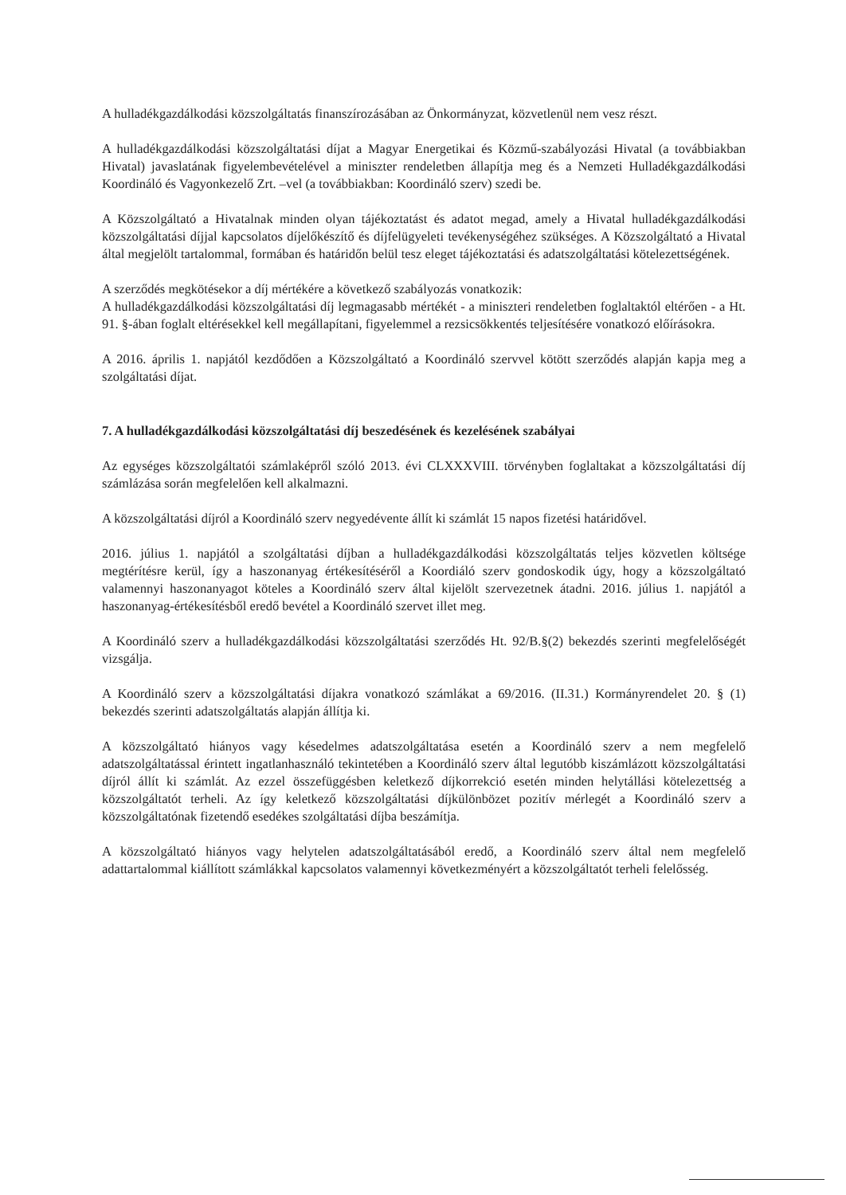A hulladékgazdálkodási közszolgáltatás finanszírozásában az Önkormányzat, közvetlenül nem vesz részt.
A hulladékgazdálkodási közszolgáltatási díjat a Magyar Energetikai és Közmű-szabályozási Hivatal (a továbbiakban Hivatal) javaslatának figyelembevételével a miniszter rendeletben állapítja meg és a Nemzeti Hulladékgazdálkodási Koordináló és Vagyonkezelő Zrt. –vel (a továbbiakban: Koordináló szerv) szedi be.
A Közszolgáltató a Hivatalnak minden olyan tájékoztatást és adatot megad, amely a Hivatal hulladékgazdálkodási közszolgáltatási díjjal kapcsolatos díjelőkészítő és díjfelügyeleti tevékenységéhez szükséges. A Közszolgáltató a Hivatal által megjelölt tartalommal, formában és határidőn belül tesz eleget tájékoztatási és adatszolgáltatási kötelezettségének.
A szerződés megkötésekor a díj mértékére a következő szabályozás vonatkozik:
A hulladékgazdálkodási közszolgáltatási díj legmagasabb mértékét - a miniszteri rendeletben foglaltaktól eltérően - a Ht. 91. §-ában foglalt eltérésekkel kell megállapítani, figyelemmel a rezsicsökkentés teljesítésére vonatkozó előírásokra.
A 2016. április 1. napjától kezdődően a Közszolgáltató a Koordináló szervvel kötött szerződés alapján kapja meg a szolgáltatási díjat.
7. A hulladékgazdálkodási közszolgáltatási díj beszedésének és kezelésének szabályai
Az egységes közszolgáltatói számlaképről szóló 2013. évi CLXXXVIII. törvényben foglaltakat a közszolgáltatási díj számlázása során megfelelően kell alkalmazni.
A közszolgáltatási díjról a Koordináló szerv negyedévente állít ki számlát 15 napos fizetési határidővel.
2016. július 1. napjától a szolgáltatási díjban a hulladékgazdálkodási közszolgáltatás teljes közvetlen költsége megtérítésre kerül, így a haszonanyag értékesítéséről a Koordiáló szerv gondoskodik úgy, hogy a közszolgáltató valamennyi haszonanyagot köteles a Koordináló szerv által kijelölt szervezetnek átadni. 2016. július 1. napjától a haszonanyag-értékesítésből eredő bevétel a Koordináló szervet illet meg.
A Koordináló szerv a hulladékgazdálkodási közszolgáltatási szerződés Ht. 92/B.§(2) bekezdés szerinti megfelelőségét vizsgálja.
A Koordináló szerv a közszolgáltatási díjakra vonatkozó számlákat a 69/2016. (II.31.) Kormányrendelet 20. § (1) bekezdés szerinti adatszolgáltatás alapján állítja ki.
A közszolgáltató hiányos vagy késedelmes adatszolgáltatása esetén a Koordináló szerv a nem megfelelő adatszolgáltatással érintett ingatlanhasználó tekintetében a Koordináló szerv által legutóbb kiszámlázott közszolgáltatási díjról állít ki számlát. Az ezzel összefüggésben keletkező díjkorrekció esetén minden helytállási kötelezettség a közszolgáltatót terheli. Az így keletkező közszolgáltatási díjkülönbözet pozitív mérlegét a Koordináló szerv a közszolgáltatónak fizetendő esedékes szolgáltatási díjba beszámítja.
A közszolgáltató hiányos vagy helytelen adatszolgáltatásából eredő, a Koordináló szerv által nem megfelelő adattartalommal kiállított számlákkal kapcsolatos valamennyi következményért a közszolgáltatót terheli felelősség.